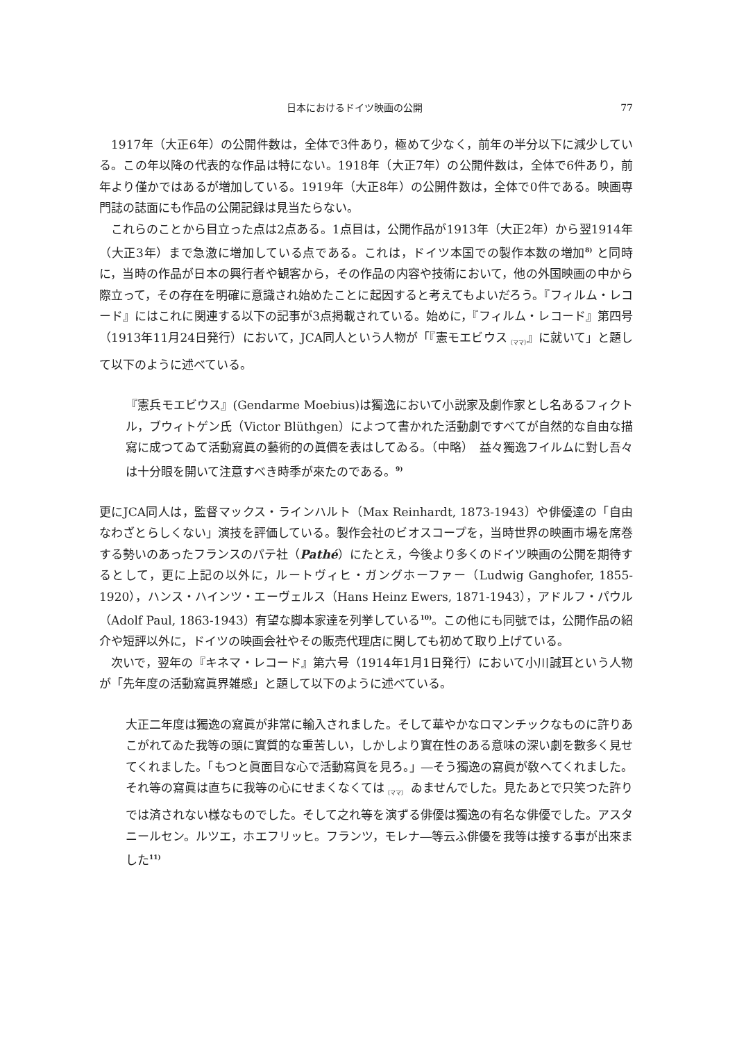日本におけるドイツ映画の公開 77
1917年（大正6年）の公開件数は，全体で3件あり，極めて少なく，前年の半分以下に減少している。この年以降の代表的な作品は特にない。1918年（大正7年）の公開件数は，全体で6件あり，前年より僅かではあるが増加している。1919年（大正8年）の公開件数は，全体で0件である。映画専門誌の誌面にも作品の公開記録は見当たらない。
これらのことから目立った点は2点ある。1点目は，公開作品が1913年（大正2年）から翌1914年（大正3年）まで急激に増加している点である。これは，ドイツ本国での製作本数の増加<sup>8)</sup> と同時に，当時の作品が日本の興行者や観客から，その作品の内容や技術において，他の外国映画の中から際立って，その存在を明確に意識され始めたことに起因すると考えてもよいだろう。『フィルム・レコード』にはこれに関連する以下の記事が3点掲載されている。始めに，『フィルム・レコード』第四号（1913年11月24日発行）において，JCA同人という人物が「『憲モエビウス<sub>〔ママ〕</sub>』に就いて」と題して以下のように述べている。
『憲兵モエビウス』(Gendarme Moebius)は獨逸において小説家及劇作家とし名あるフィクトル，ブウィトゲン氏（Victor Blüthgen）によつて書かれた活動劇ですべてが自然的な自由な描寫に成つてゐて活動寫眞の藝術的の眞價を表はしてゐる。（中略）　益々獨逸フイルムに對し吾々は十分眼を開いて注意すべき時季が來たのである。<sup>9)</sup>
更にJCA同人は，監督マックス・ラインハルト（Max Reinhardt, 1873-1943）や俳優達の「自由なわざとらしくない」演技を評価している。製作会社のビオスコープを，当時世界の映画市場を席巻する勢いのあったフランスのパテ社（Pathé）にたとえ，今後より多くのドイツ映画の公開を期待するとして，更に上記の以外に，ルートヴィヒ・ガングホーファー（Ludwig Ganghofer, 1855-1920），ハンス・ハインツ・エーヴェルス（Hans Heinz Ewers, 1871-1943），アドルフ・パウル（Adolf Paul, 1863-1943）有望な脚本家達を列挙している<sup>10)</sup>。この他にも同號では，公開作品の紹介や短評以外に，ドイツの映画会社やその販売代理店に関しても初めて取り上げている。
次いで，翌年の『キネマ・レコード』第六号（1914年1月1日発行）において小川誠耳という人物が「先年度の活動寫眞界雑感」と題して以下のように述べている。
大正二年度は獨逸の寫眞が非常に輸入されました。そして華やかなロマンチックなものに許りあこがれてゐた我等の頭に實質的な重苦しい，しかしより實在性のある意味の深い劇を數多く見せてくれました。「もつと眞面目な心で活動寫眞を見ろ。」―そう獨逸の寫眞が敎へてくれました。それ等の寫眞は直ちに我等の心にせまくなくては<sub>〔ママ〕</sub> ゐませんでした。見たあとで只笑つた許りでは済されない様なものでした。そして之れ等を演ずる俳優は獨逸の有名な俳優でした。アスタニールセン。ルツエ，ホエフリッヒ。フランツ，モレナ―等云ふ俳優を我等は接する事が出來ました<sup>11)</sup>